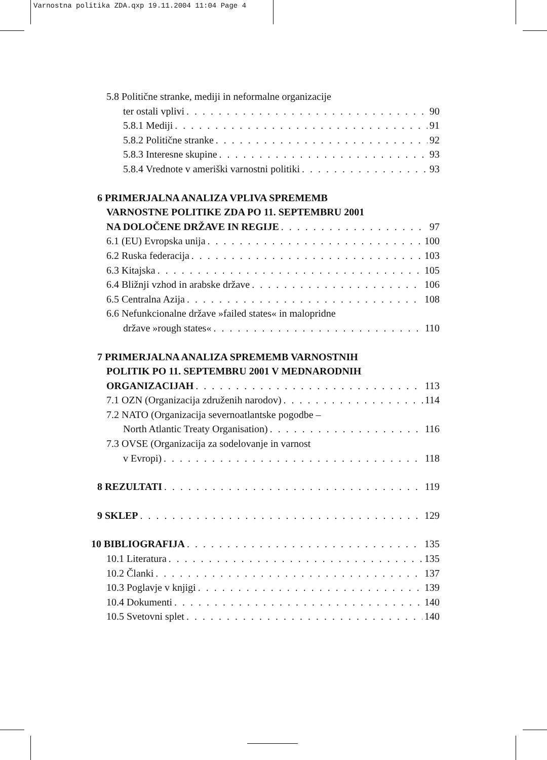Varnostna politika ZDA.qxp 19.11.2004 11:04 Page 4
5.8 Politične stranke, mediji in neformalne organizacije
ter ostali vplivi 90
5.8.1 Mediji 91
5.8.2 Politične stranke 92
5.8.3 Interesne skupine 93
5.8.4 Vrednote v ameriški varnostni politiki 93
6 PRIMERJALNA ANALIZA VPLIVA SPREMEMB
VARNOSTNE POLITIKE ZDA PO 11. SEPTEMBRU 2001
NA DOLOČENE DRŽAVE IN REGIJE 97
6.1 (EU) Evropska unija 100
6.2 Ruska federacija 103
6.3 Kitajska 105
6.4 Bližnji vzhod in arabske države 106
6.5 Centralna Azija 108
6.6 Nefunkcionalne države »failed states« in malopridne
države »rough states« 110
7 PRIMERJALNA ANALIZA SPREMEMB VARNOSTNIH
POLITIK PO 11. SEPTEMBRU 2001 V MEDNARODNIH
ORGANIZACIJAH 113
7.1 OZN (Organizacija združenih narodov) 114
7.2 NATO (Organizacija severnoatlantske pogodbe –
North Atlantic Treaty Organisation) 116
7.3 OVSE (Organizacija za sodelovanje in varnost
v Evropi) 118
8 REZULTATI 119
9 SKLEP 129
10 BIBLIOGRAFIJA 135
10.1 Literatura 135
10.2 Članki 137
10.3 Poglavje v knjigi 139
10.4 Dokumenti 140
10.5 Svetovni splet 140